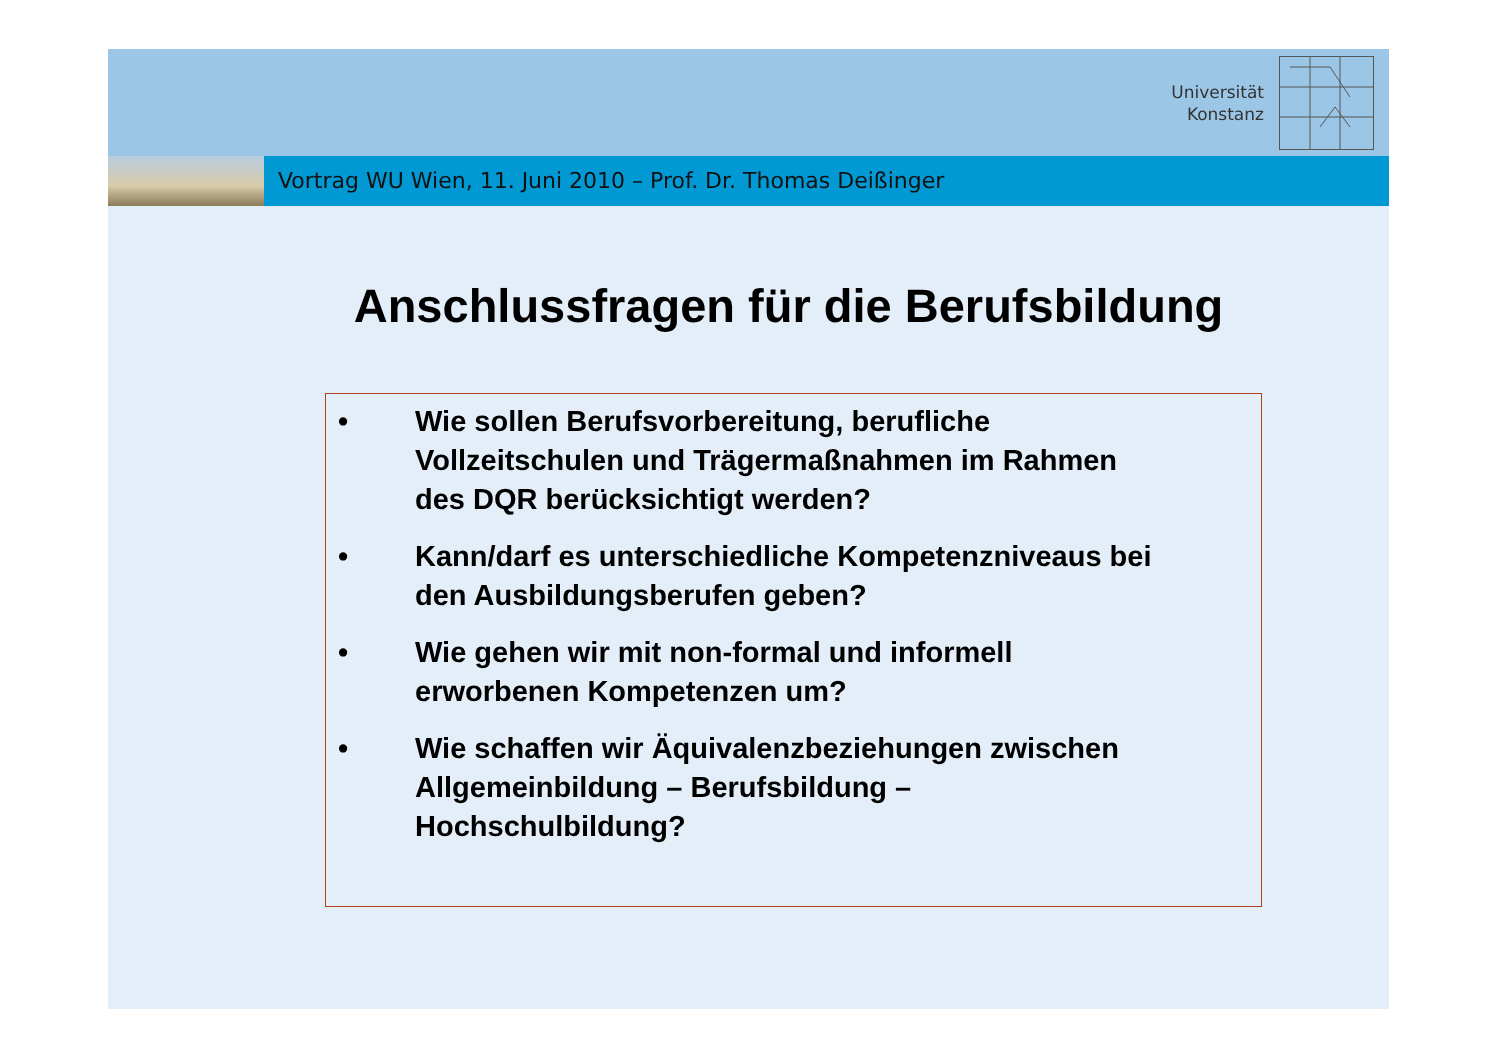Universität
Konstanz
Vortrag WU Wien, 11. Juni 2010 – Prof. Dr. Thomas Deißinger
Anschlussfragen für die Berufsbildung
• Wie sollen Berufsvorbereitung, berufliche
Vollzeitschulen und Trägermaßnahmen im Rahmen
des DQR berücksichtigt werden?
• Kann/darf es unterschiedliche Kompetenzniveaus bei
den Ausbildungsberufen geben?
• Wie gehen wir mit non-formal und informell
erworbenen Kompetenzen um?
• Wie schaffen wir Äquivalenzbeziehungen zwischen
Allgemeinbildung – Berufsbildung –
Hochschulbildung?